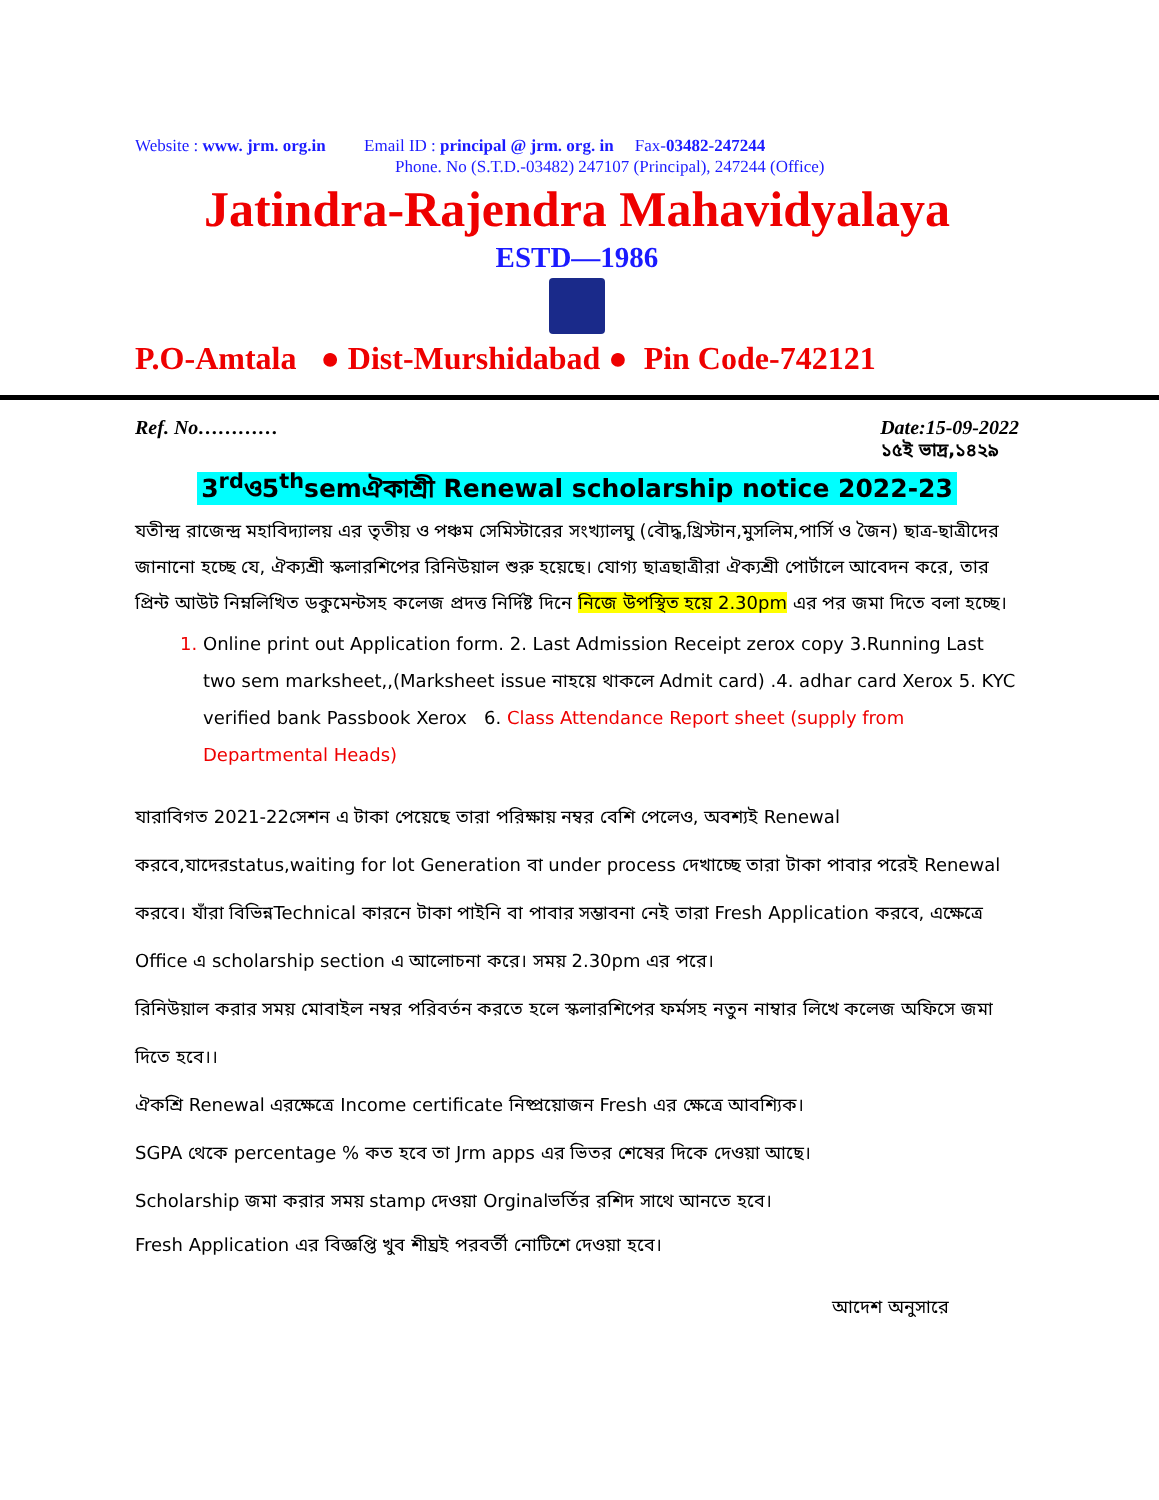Website : www. jrm. org.in Email ID : principal @ jrm. org. in Fax-03482-247244
Phone. No (S.T.D.-03482) 247107 (Principal), 247244 (Office)
Jatindra-Rajendra Mahavidyalaya
ESTD—1986
P.O-Amtala ● Dist-Murshidabad ● Pin Code-742121
Ref. No………… Date:15-09-2022
১৫ই ভাদ্র,১৪২৯
3<sup>rd</sup>ও5<sup>th</sup>semঐকাশ্রী Renewal scholarship notice 2022-23
যতীন্দ্র রাজেন্দ্র মহাবিদ্যালয় এর তৃতীয় ও পঞ্চম সেমিস্টারের সংখ্যালঘু (বৌদ্ধ,খ্রিস্টান,মুসলিম,পার্সি ও জৈন) ছাত্র-ছাত্রীদের জানানো হচ্ছে যে, ঐক্যশ্রী স্কলারশিপের রিনিউয়াল শুরু হয়েছে। যোগ্য ছাত্রছাত্রীরা ঐক্যশ্রী পোর্টালে আবেদন করে, তার প্রিন্ট আউট নিম্নলিখিত ডকুমেন্টসহ কলেজ প্রদত্ত নির্দিষ্ট দিনে নিজে উপস্থিত হয়ে 2.30pm এর পর জমা দিতে বলা হচ্ছে।
Online print out Application form. 2. Last Admission Receipt zerox copy 3.Running Last two sem marksheet,,(Marksheet issue নাহয়ে থাকলে Admit card) .4. adhar card Xerox 5. KYC verified bank Passbook Xerox 6. Class Attendance Report sheet (supply from Departmental Heads)
যারাবিগত 2021-22সেশন এ টাকা পেয়েছে তারা পরিক্ষায় নম্বর বেশি পেলেও, অবশ্যই Renewal করবে,যাদেরstatus,waiting for lot Generation বা under process দেখাচ্ছে তারা টাকা পাবার পরেই Renewal করবে। যাঁরা বিভিন্নTechnical কারনে টাকা পাইনি বা পাবার সম্ভাবনা নেই তারা Fresh Application করবে, এক্ষেত্রে Office এ scholarship section এ আলোচনা করে। সময় 2.30pm এর পরে।
রিনিউয়াল করার সময় মোবাইল নম্বর পরিবর্তন করতে হলে স্কলারশিপের ফর্মসহ নতুন নাম্বার লিখে কলেজ অফিসে জমা দিতে হবে।।
ঐকশ্রি Renewal এরক্ষেত্রে Income certificate নিষ্প্রয়োজন Fresh এর ক্ষেত্রে আবশ্যিক।
SGPA থেকে percentage % কত হবে তা Jrm apps এর ভিতর শেষের দিকে দেওয়া আছে।
Scholarship জমা করার সময় stamp দেওয়া Orginalভর্তির রশিদ সাথে আনতে হবে।
Fresh Application এর বিজ্ঞপ্তি খুব শীঘ্রই পরবর্তী নোটিশে দেওয়া হবে।
আদেশ অনুসারে